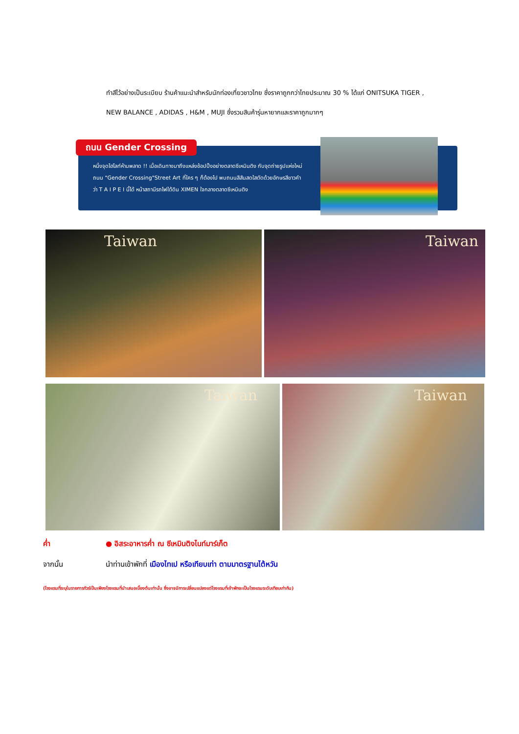ทำสีไว้อย่างเป็นระเบียบ ร้านค้าแนะนำสำหรับนักท่องเที่ยวชาวไทย ซึ่งราคาถูกกว่าไทยประมาณ 30 % ได้แก่ ONITSUKA TIGER ,
NEW BALANCE , ADIDAS , H&M , MUJI ซึ่งรวมสินค้ารุ่นหายากและราคาถูกมากๆ
ถนน Gender Crossing
หนึ่งจุดไฮไลท์ห้ามพลาด !! เมื่อเดินทางมาถึงแหล่งช้อปปิ้งอย่างตลาดซีเหมินติง กับจุดถ่ายรูปแห่งใหม่ ถนน "Gender Crossing"Street Art ที่ใคร ๆ ก็ต้องไป พบถนนสีสันสดใสตัดด้วยอักษรสีขาวคำว่า T A I P E I นี้ได้ หน้าสถานีรถไฟใต้ดิน XIMEN ใจกลางตลาดซีเหมินติง
Taiwan Taiwan
Taiwan Taiwan
ค่ำ ● อิสระอาหารค่ำ ณ ซีเหมินติงไนท์มาร์เก็ต
จากนั้น นำท่านเข้าพักที่ เมืองไทเป หรือเทียบเท่า ตามมาตรฐานไต้หวัน
(โรงแรมที่ระบุในรายการทัวร์เป็นเพียงโรงแรมที่นำเสนอเบื้องต้นเท่านั้น ซึ่งอาจมีการเปลี่ยนแปลงแต่โรงแรมที่เข้าพักจะเป็นโรงแรมระดับเทียบเท่ากัน)